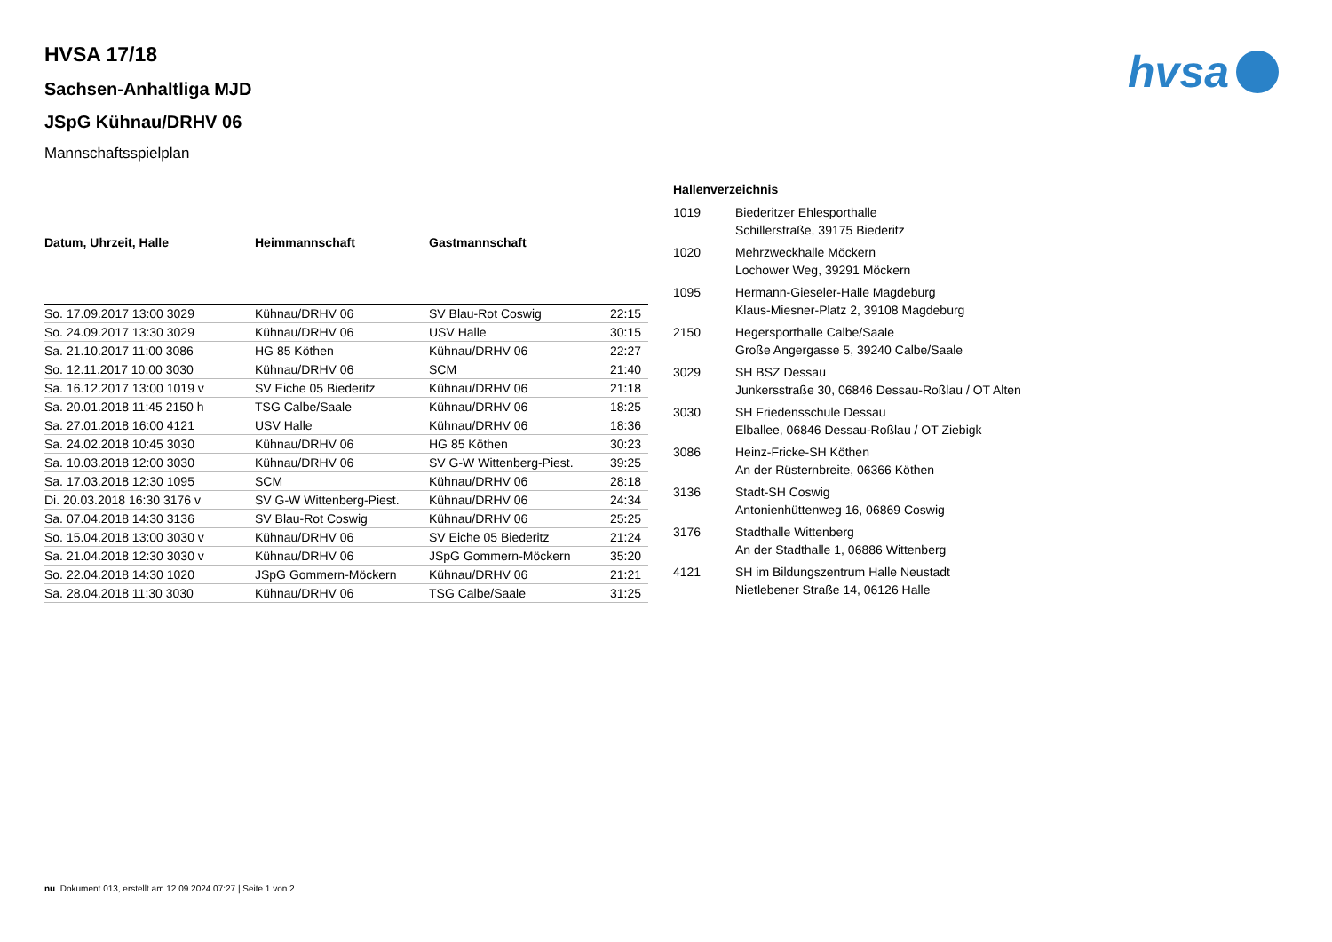hvsa
HVSA 17/18
Sachsen-Anhaltliga MJD
JSpG Kühnau/DRHV 06
Mannschaftsspielplan
| Datum, Uhrzeit, Halle | Heimmannschaft | Gastmannschaft | |
| --- | --- | --- | --- |
| So. 17.09.2017 13:00 3029 | Kühnau/DRHV 06 | SV Blau-Rot Coswig | 22:15 |
| So. 24.09.2017 13:30 3029 | Kühnau/DRHV 06 | USV Halle | 30:15 |
| Sa. 21.10.2017 11:00 3086 | HG 85 Köthen | Kühnau/DRHV 06 | 22:27 |
| So. 12.11.2017 10:00 3030 | Kühnau/DRHV 06 | SCM | 21:40 |
| Sa. 16.12.2017 13:00 1019 v | SV Eiche 05 Biederitz | Kühnau/DRHV 06 | 21:18 |
| Sa. 20.01.2018 11:45 2150 h | TSG Calbe/Saale | Kühnau/DRHV 06 | 18:25 |
| Sa. 27.01.2018 16:00 4121 | USV Halle | Kühnau/DRHV 06 | 18:36 |
| Sa. 24.02.2018 10:45 3030 | Kühnau/DRHV 06 | HG 85 Köthen | 30:23 |
| Sa. 10.03.2018 12:00 3030 | Kühnau/DRHV 06 | SV G-W Wittenberg-Piest. | 39:25 |
| Sa. 17.03.2018 12:30 1095 | SCM | Kühnau/DRHV 06 | 28:18 |
| Di. 20.03.2018 16:30 3176 v | SV G-W Wittenberg-Piest. | Kühnau/DRHV 06 | 24:34 |
| Sa. 07.04.2018 14:30 3136 | SV Blau-Rot Coswig | Kühnau/DRHV 06 | 25:25 |
| So. 15.04.2018 13:00 3030 v | Kühnau/DRHV 06 | SV Eiche 05 Biederitz | 21:24 |
| Sa. 21.04.2018 12:30 3030 v | Kühnau/DRHV 06 | JSpG Gommern-Möckern | 35:20 |
| So. 22.04.2018 14:30 1020 | JSpG Gommern-Möckern | Kühnau/DRHV 06 | 21:21 |
| Sa. 28.04.2018 11:30 3030 | Kühnau/DRHV 06 | TSG Calbe/Saale | 31:25 |
| Hallenverzeichnis | |
| --- | --- |
| 1019 | Biederitzer Ehlesporthalle Schillerstraße, 39175 Biederitz |
| 1020 | Mehrzweckhalle Möckern Lochower Weg, 39291 Möckern |
| 1095 | Hermann-Gieseler-Halle Magdeburg Klaus-Miesner-Platz 2, 39108 Magdeburg |
| 2150 | Hegersporthalle Calbe/Saale Große Angergasse 5, 39240 Calbe/Saale |
| 3029 | SH BSZ Dessau Junkersstraße 30, 06846 Dessau-Roßlau / OT Alten |
| 3030 | SH Friedensschule Dessau Elballee, 06846 Dessau-Roßlau / OT Ziebigk |
| 3086 | Heinz-Fricke-SH Köthen An der Rüsternbreite, 06366 Köthen |
| 3136 | Stadt-SH Coswig Antonienhüttenweg 16, 06869 Coswig |
| 3176 | Stadthalle Wittenberg An der Stadthalle 1, 06886 Wittenberg |
| 4121 | SH im Bildungszentrum Halle Neustadt Nietlebener Straße 14, 06126 Halle |
nu .Dokument 013, erstellt am 12.09.2024 07:27 | Seite 1 von 2